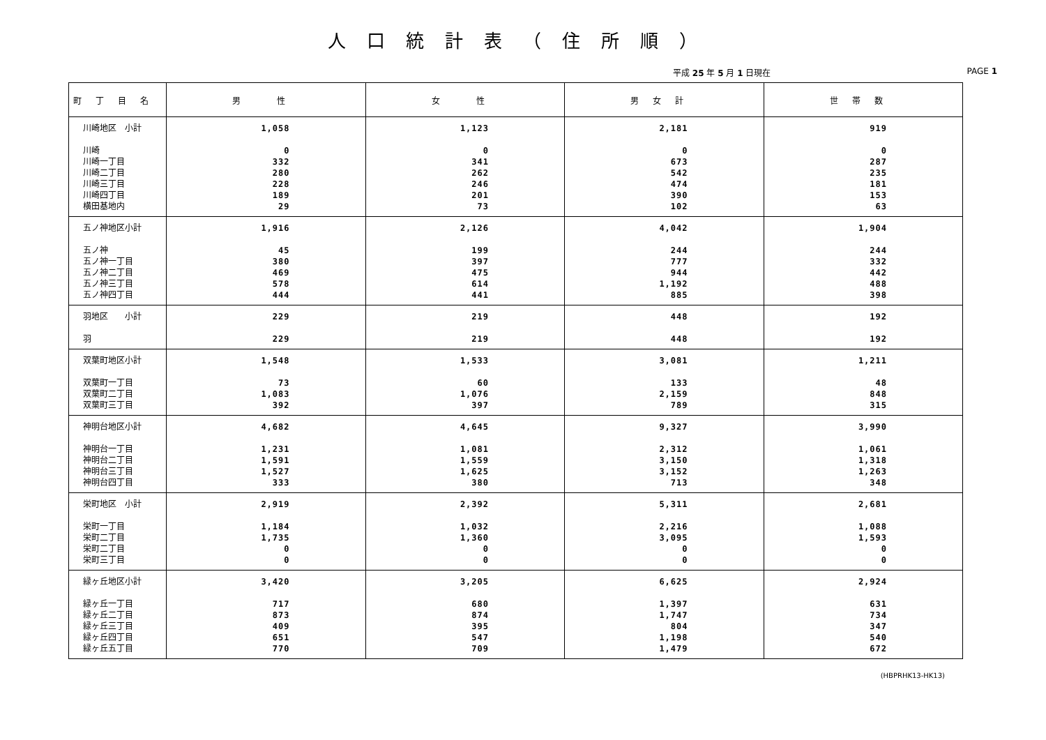人口統計表（住所順）
平成 25 年 5 月 1 日現在 PAGE 1
| 町丁目名 | 男 性 | 女 性 | 男女計 | 世帯数 |
| --- | --- | --- | --- | --- |
| 川崎地区 小計 川崎 川崎一丁目 川崎二丁目 川崎三丁目 川崎四丁目 横田基地内 | 1,058 0 332 280 228 189 29 | 1,123 0 341 262 246 201 73 | 2,181 0 673 542 474 390 102 | 919 0 287 235 181 153 63 |
| 五ノ神地区小計 五ノ神 五ノ神一丁目 五ノ神二丁目 五ノ神三丁目 五ノ神四丁目 | 1,916 45 380 469 578 444 | 2,126 199 397 475 614 441 | 4,042 244 777 944 1,192 885 | 1,904 244 332 442 488 398 |
| 羽地区 小計 羽 | 229 229 | 219 219 | 448 448 | 192 192 |
| 双葉町地区小計 双葉町一丁目 双葉町二丁目 双葉町三丁目 | 1,548 73 1,083 392 | 1,533 60 1,076 397 | 3,081 133 2,159 789 | 1,211 48 848 315 |
| 神明台地区小計 神明台一丁目 神明台二丁目 神明台三丁目 神明台四丁目 | 4,682 1,231 1,591 1,527 333 | 4,645 1,081 1,559 1,625 380 | 9,327 2,312 3,150 3,152 713 | 3,990 1,061 1,318 1,263 348 |
| 栄町地区 小計 栄町一丁目 栄町二丁目 栄町二丁目 栄町三丁目 | 2,919 1,184 1,735 0 0 | 2,392 1,032 1,360 0 0 | 5,311 2,216 3,095 0 0 | 2,681 1,088 1,593 0 0 |
| 緑ヶ丘地区小計 緑ヶ丘一丁目 緑ヶ丘二丁目 緑ヶ丘三丁目 緑ヶ丘四丁目 緑ヶ丘五丁目 | 3,420 717 873 409 651 770 | 3,205 680 874 395 547 709 | 6,625 1,397 1,747 804 1,198 1,479 | 2,924 631 734 347 540 672 |
(HBPRHK13-HK13)